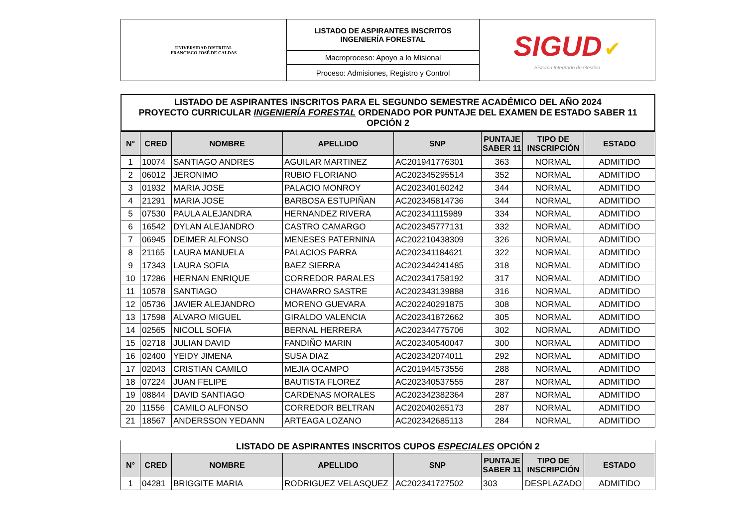| UNIVERSIDAD DISTRITAL FRANCISCO JOSÉ DE CALDAS | LISTADO DE ASPIRANTES INSCRITOS INGENIERÍA FORESTAL | SIGUD ✔ Sistema Integrado de Gestión |
| | Macroproceso: Apoyo a lo Misional | |
| | Proceso: Admisiones, Registro y Control | |
LISTADO DE ASPIRANTES INSCRITOS PARA EL SEGUNDO SEMESTRE ACADÉMICO DEL AÑO 2024
PROYECTO CURRICULAR INGENIERÍA FORESTAL ORDENADO POR PUNTAJE DEL EXAMEN DE ESTADO SABER 11
OPCIÓN 2
| N° | CRED | NOMBRE | APELLIDO | SNP | PUNTAJE SABER 11 | TIPO DE INSCRIPCIÓN | ESTADO |
| --- | --- | --- | --- | --- | --- | --- | --- |
| 1 | 10074 | SANTIAGO ANDRES | AGUILAR MARTINEZ | AC201941776301 | 363 | NORMAL | ADMITIDO |
| 2 | 06012 | JERONIMO | RUBIO FLORIANO | AC202345295514 | 352 | NORMAL | ADMITIDO |
| 3 | 01932 | MARIA JOSE | PALACIO MONROY | AC202340160242 | 344 | NORMAL | ADMITIDO |
| 4 | 21291 | MARIA JOSE | BARBOSA ESTUPIÑAN | AC202345814736 | 344 | NORMAL | ADMITIDO |
| 5 | 07530 | PAULA ALEJANDRA | HERNANDEZ RIVERA | AC202341115989 | 334 | NORMAL | ADMITIDO |
| 6 | 16542 | DYLAN ALEJANDRO | CASTRO CAMARGO | AC202345777131 | 332 | NORMAL | ADMITIDO |
| 7 | 06945 | DEIMER ALFONSO | MENESES PATERNINA | AC202210438309 | 326 | NORMAL | ADMITIDO |
| 8 | 21165 | LAURA MANUELA | PALACIOS PARRA | AC202341184621 | 322 | NORMAL | ADMITIDO |
| 9 | 17343 | LAURA SOFIA | BAEZ SIERRA | AC202344241485 | 318 | NORMAL | ADMITIDO |
| 10 | 17286 | HERNAN ENRIQUE | CORREDOR PARALES | AC202341758192 | 317 | NORMAL | ADMITIDO |
| 11 | 10578 | SANTIAGO | CHAVARRO SASTRE | AC202343139888 | 316 | NORMAL | ADMITIDO |
| 12 | 05736 | JAVIER ALEJANDRO | MORENO GUEVARA | AC202240291875 | 308 | NORMAL | ADMITIDO |
| 13 | 17598 | ALVARO MIGUEL | GIRALDO VALENCIA | AC202341872662 | 305 | NORMAL | ADMITIDO |
| 14 | 02565 | NICOLL SOFIA | BERNAL HERRERA | AC202344775706 | 302 | NORMAL | ADMITIDO |
| 15 | 02718 | JULIAN DAVID | FANDIÑO MARIN | AC202340540047 | 300 | NORMAL | ADMITIDO |
| 16 | 02400 | YEIDY JIMENA | SUSA DIAZ | AC202342074011 | 292 | NORMAL | ADMITIDO |
| 17 | 02043 | CRISTIAN CAMILO | MEJIA OCAMPO | AC201944573556 | 288 | NORMAL | ADMITIDO |
| 18 | 07224 | JUAN FELIPE | BAUTISTA FLOREZ | AC202340537555 | 287 | NORMAL | ADMITIDO |
| 19 | 08844 | DAVID SANTIAGO | CARDENAS MORALES | AC202342382364 | 287 | NORMAL | ADMITIDO |
| 20 | 11556 | CAMILO ALFONSO | CORREDOR BELTRAN | AC202040265173 | 287 | NORMAL | ADMITIDO |
| 21 | 18567 | ANDERSSON YEDANN | ARTEAGA LOZANO | AC202342685113 | 284 | NORMAL | ADMITIDO |
LISTADO DE ASPIRANTES INSCRITOS CUPOS ESPECIALES OPCIÓN 2
| N° | CRED | NOMBRE | APELLIDO | SNP | PUNTAJE SABER 11 | TIPO DE INSCRIPCIÓN | ESTADO |
| --- | --- | --- | --- | --- | --- | --- | --- |
| 1 | 04281 | BRIGGITE MARIA | RODRIGUEZ VELASQUEZ | AC202341727502 | 303 | DESPLAZADO | ADMITIDO |